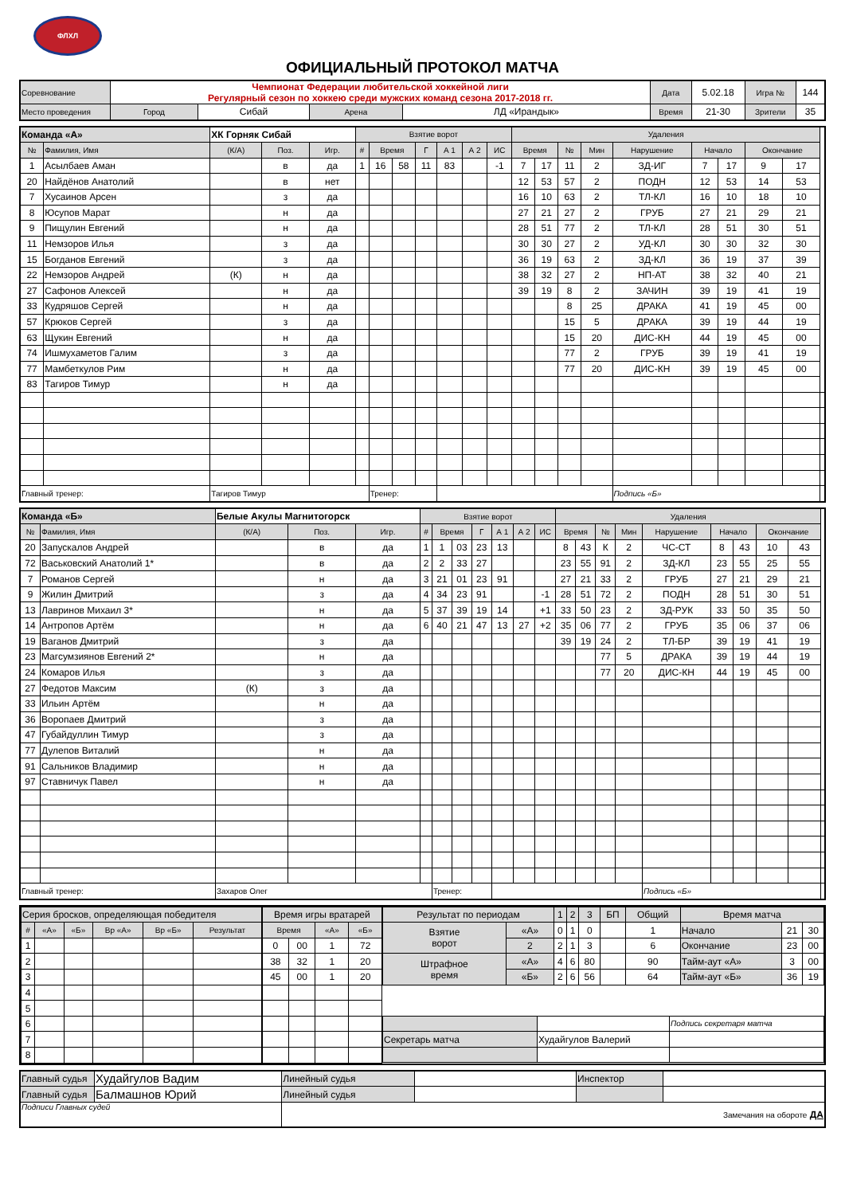ФЛХЛ
ОФИЦИАЛЬНЫЙ ПРОТОКОЛ МАТЧА
| Соревнование | Чемпионат Федерации любительской хоккейной лиги Регулярный сезон по хоккею среди мужских команд сезона 2017-2018 гг. | | | | Дата | 5.02.18 | Игра № | 144 |
| Место проведения | Город | Сибай | Арена | ЛД «Ирандык» | Время | 21-30 | Зрители | 35 |
| Команда «А» | | ХК Горняк Сибай | | | Взятие ворот | | | | | | | Удаления | | | | | | | | | |
| № | Фамилия, Имя | (К/А) | Поз. | Игр. | # | Время | | Г | А 1 | А 2 | ИС | Время | | № | Мин | Нарушение | Начало | | Окончание | | |
| 1 | Асылбаев Аман | | в | да | 1 | 16 | 58 | 11 | 83 | | -1 | 7 | 17 | 11 | 2 | ЗД-ИГ | 7 | 17 | 9 | 17 | |
| 20 | Найдёнов Анатолий | | в | нет | | | | | | | | 12 | 53 | 57 | 2 | ПОДН | 12 | 53 | 14 | 53 | |
| 7 | Хусаинов Арсен | | з | да | | | | | | | | 16 | 10 | 63 | 2 | ТЛ-КЛ | 16 | 10 | 18 | 10 | |
| 8 | Юсупов Марат | | н | да | | | | | | | | 27 | 21 | 27 | 2 | ГРУБ | 27 | 21 | 29 | 21 | |
| 9 | Пищулин Евгений | | н | да | | | | | | | | 28 | 51 | 77 | 2 | ТЛ-КЛ | 28 | 51 | 30 | 51 | |
| 11 | Немзоров Илья | | з | да | | | | | | | | 30 | 30 | 27 | 2 | УД-КЛ | 30 | 30 | 32 | 30 | |
| 15 | Богданов Евгений | | з | да | | | | | | | | 36 | 19 | 63 | 2 | ЗД-КЛ | 36 | 19 | 37 | 39 | |
| 22 | Немзоров Андрей | (К) | н | да | | | | | | | | 38 | 32 | 27 | 2 | НП-АТ | 38 | 32 | 40 | 21 | |
| 27 | Сафонов Алексей | | н | да | | | | | | | | 39 | 19 | 8 | 2 | ЗАЧИН | 39 | 19 | 41 | 19 | |
| 33 | Кудряшов Сергей | | н | да | | | | | | | | | | 8 | 25 | ДРАКА | 41 | 19 | 45 | 00 | |
| 57 | Крюков Сергей | | з | да | | | | | | | | | | 15 | 5 | ДРАКА | 39 | 19 | 44 | 19 | |
| 63 | Щукин Евгений | | н | да | | | | | | | | | | 15 | 20 | ДИС-КН | 44 | 19 | 45 | 00 | |
| 74 | Ишмухаметов Галим | | з | да | | | | | | | | | | 77 | 2 | ГРУБ | 39 | 19 | 41 | 19 | |
| 77 | Мамбеткулов Рим | | н | да | | | | | | | | | | 77 | 20 | ДИС-КН | 39 | 19 | 45 | 00 | |
| 83 | Тагиров Тимур | | н | да | | | | | | | | | | | | | | | | | |
| Главный тренер: | | Тагиров Тимур | | | | Тренер: | | | | | | | | | | Подпись «Б» | | | | | |
| Команда «Б» | | Белые Акулы Магнитогорск | | | Взятие ворот | | | | | | | Удаления | | | | | | | | | |
| № | Фамилия, Имя | (К/А) | Поз. | Игр. | # | Время | | Г | А 1 | А 2 | ИС | Время | | № | Мин | Нарушение | Начало | | Окончание | | |
| 20 | Запускалов Андрей | | в | да | 1 | 1 | 03 | 23 | 13 | | | 8 | 43 | К | 2 | ЧС-СТ | 8 | 43 | 10 | 43 | |
| 72 | Васьковский Анатолий 1* | | в | да | 2 | 2 | 33 | 27 | | | | 23 | 55 | 91 | 2 | ЗД-КЛ | 23 | 55 | 25 | 55 | |
| 7 | Романов Сергей | | н | да | 3 | 21 | 01 | 23 | 91 | | | 27 | 21 | 33 | 2 | ГРУБ | 27 | 21 | 29 | 21 | |
| 9 | Жилин Дмитрий | | з | да | 4 | 34 | 23 | 91 | | | -1 | 28 | 51 | 72 | 2 | ПОДН | 28 | 51 | 30 | 51 | |
| 13 | Лавринов Михаил 3* | | н | да | 5 | 37 | 39 | 19 | 14 | | +1 | 33 | 50 | 23 | 2 | ЗД-РУК | 33 | 50 | 35 | 50 | |
| 14 | Антропов Артём | | н | да | 6 | 40 | 21 | 47 | 13 | 27 | +2 | 35 | 06 | 77 | 2 | ГРУБ | 35 | 06 | 37 | 06 | |
| 19 | Ваганов Дмитрий | | з | да | | | | | | | | 39 | 19 | 24 | 2 | ТЛ-БР | 39 | 19 | 41 | 19 | |
| 23 | Магсумзиянов Евгений 2* | | н | да | | | | | | | | | | 77 | 5 | ДРАКА | 39 | 19 | 44 | 19 | |
| 24 | Комаров Илья | | з | да | | | | | | | | | | 77 | 20 | ДИС-КН | 44 | 19 | 45 | 00 | |
| 27 | Федотов Максим | (К) | з | да | | | | | | | | | | | | | | | | | |
| 33 | Ильин Артём | | н | да | | | | | | | | | | | | | | | | | |
| 36 | Воропаев Дмитрий | | з | да | | | | | | | | | | | | | | | | | |
| 47 | Губайдуллин Тимур | | з | да | | | | | | | | | | | | | | | | | |
| 77 | Дулепов Виталий | | н | да | | | | | | | | | | | | | | | | | |
| 91 | Сальников Владимир | | н | да | | | | | | | | | | | | | | | | | |
| 97 | Ставничук Павел | | н | да | | | | | | | | | | | | | | | | | |
| Главный тренер: | | Захаров Олег | | | | Тренер: | | | | | | | | | | Подпись «Б» | | | | | |
| Серия бросков, определяющая победителя | | | | | |
| # | «А» | «Б» | Вр «А» | Вр «Б» | Результат |
| 1 | | | | | |
| 2 | | | | | |
| 3 | | | | | |
| 4 | | | | | |
| 5 | | | | | |
| 6 | | | | | |
| 7 | | | | | |
| 8 | | | | | |
| Время игры вратарей | | | |
| Время | | «А» | «Б» |
| 0 | 00 | 1 | 72 |
| 38 | 32 | 1 | 20 |
| 45 | 00 | 1 | 20 |
| Результат по периодам | | 1 | 2 | 3 | БП | Общий | Время матча | | |
| Взятие ворот | «А» | 0 | 1 | 0 | | 1 | Начало | 21 | 30 |
| | 2 | 2 | 1 | 3 | | 6 | Окончание | 23 | 00 |
| Штрафное время | «А» | 4 | 6 | 80 | | 90 | Тайм-аут «А» | 3 | 00 |
| | «Б» | 2 | 6 | 56 | | 64 | Тайм-аут «Б» | 36 | 19 |
| | | Подпись секретаря матча |
| Секретарь матча | Худайгулов Валерий | |
| Главный судья | Худайгулов Вадим | Линейный судья | | Инспектор | |
| Главный судья | Балмашнов Юрий | Линейный судья | | | |
| Подписи Главных судей | | | | Замечания на обороте ДА | |